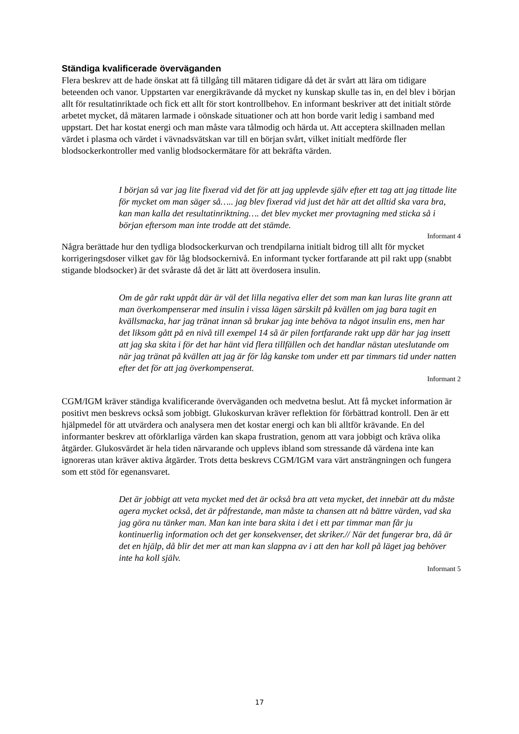Ständiga kvalificerade överväganden
Flera beskrev att de hade önskat att få tillgång till mätaren tidigare då det är svårt att lära om tidigare beteenden och vanor. Uppstarten var energikrävande då mycket ny kunskap skulle tas in, en del blev i början allt för resultatinriktade och fick ett allt för stort kontrollbehov. En informant beskriver att det initialt störde arbetet mycket, då mätaren larmade i oönskade situationer och att hon borde varit ledig i samband med uppstart. Det har kostat energi och man måste vara tålmodig och härda ut. Att acceptera skillnaden mellan värdet i plasma och värdet i vävnadsvätskan var till en början svårt, vilket initialt medförde fler blodsockerkontroller med vanlig blodsockermätare för att bekräfta värden.
I början så var jag lite fixerad vid det för att jag upplevde själv efter ett tag att jag tittade lite för mycket om man säger så….. jag blev fixerad vid just det här att det alltid ska vara bra, kan man kalla det resultatinriktning…. det blev mycket mer provtagning med sticka så i början eftersom man inte trodde att det stämde.
Informant 4
Några berättade hur den tydliga blodsockerkurvan och trendpilarna initialt bidrog till allt för mycket korrigeringsdoser vilket gav för låg blodsockernivå. En informant tycker fortfarande att pil rakt upp (snabbt stigande blodsocker) är det svåraste då det är lätt att överdosera insulin.
Om de går rakt uppåt där är väl det lilla negativa eller det som man kan luras lite grann att man överkompenserar med insulin i vissa lägen särskilt på kvällen om jag bara tagit en kvällsmacka, har jag tränat innan så brukar jag inte behöva ta något insulin ens, men har det liksom gått på en nivå till exempel 14 så är pilen fortfarande rakt upp där har jag insett att jag ska skita i för det har hänt vid flera tillfällen och det handlar nästan uteslutande om när jag tränat på kvällen att jag är för låg kanske tom under ett par timmars tid under natten efter det för att jag överkompenserat.
Informant 2
CGM/IGM kräver ständiga kvalificerande överväganden och medvetna beslut. Att få mycket information är positivt men beskrevs också som jobbigt. Glukoskurvan kräver reflektion för förbättrad kontroll. Den är ett hjälpmedel för att utvärdera och analysera men det kostar energi och kan bli alltför krävande. En del informanter beskrev att oförklarliga värden kan skapa frustration, genom att vara jobbigt och kräva olika åtgärder. Glukosvärdet är hela tiden närvarande och upplevs ibland som stressande då värdena inte kan ignoreras utan kräver aktiva åtgärder. Trots detta beskrevs CGM/IGM vara värt ansträngningen och fungera som ett stöd för egenansvaret.
Det är jobbigt att veta mycket med det är också bra att veta mycket, det innebär att du måste agera mycket också, det är påfrestande, man måste ta chansen att nå bättre värden, vad ska jag göra nu tänker man. Man kan inte bara skita i det i ett par timmar man får ju kontinuerlig information och det ger konsekvenser, det skriker.// När det fungerar bra, då är det en hjälp, då blir det mer att man kan slappna av i att den har koll på läget jag behöver inte ha koll själv.
Informant 5
17